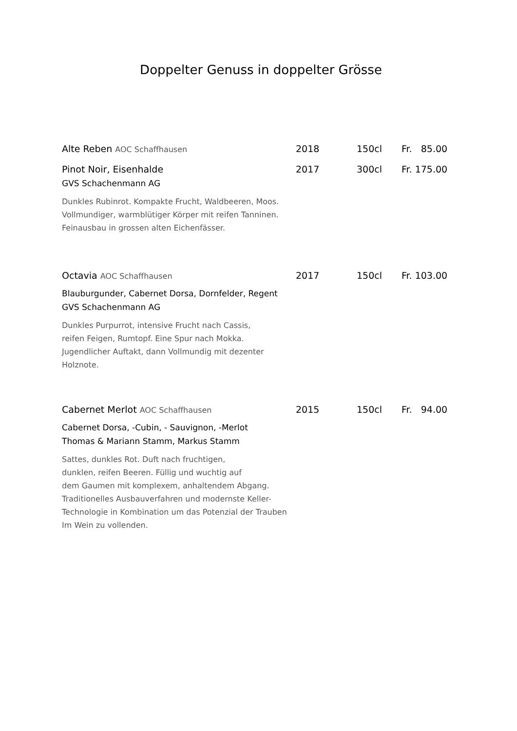Doppelter Genuss in doppelter Grösse
Alte Reben AOC Schaffhausen 2018 150cl Fr. 85.00
Pinot Noir, Eisenhalde 2017 300cl Fr. 175.00
GVS Schachenmann AG
Dunkles Rubinrot. Kompakte Frucht, Waldbeeren, Moos.
Vollmundiger, warmblütiger Körper mit reifen Tanninen.
Feinausbau in grossen alten Eichenfässer.
Octavia AOC Schaffhausen 2017 150cl Fr. 103.00
Blauburgunder, Cabernet Dorsa, Dornfelder, Regent
GVS Schachenmann AG
Dunkles Purpurrot, intensive Frucht nach Cassis,
reifen Feigen, Rumtopf. Eine Spur nach Mokka.
Jugendlicher Auftakt, dann Vollmundig mit dezenter
Holznote.
Cabernet Merlot AOC Schaffhausen 2015 150cl Fr. 94.00
Cabernet Dorsa, -Cubin, - Sauvignon, -Merlot
Thomas & Mariann Stamm, Markus Stamm
Sattes, dunkles Rot. Duft nach fruchtigen,
dunklen, reifen Beeren. Füllig und wuchtig auf
dem Gaumen mit komplexem, anhaltendem Abgang.
Traditionelles Ausbauverfahren und modernste Keller-
Technologie in Kombination um das Potenzial der Trauben
Im Wein zu vollenden.